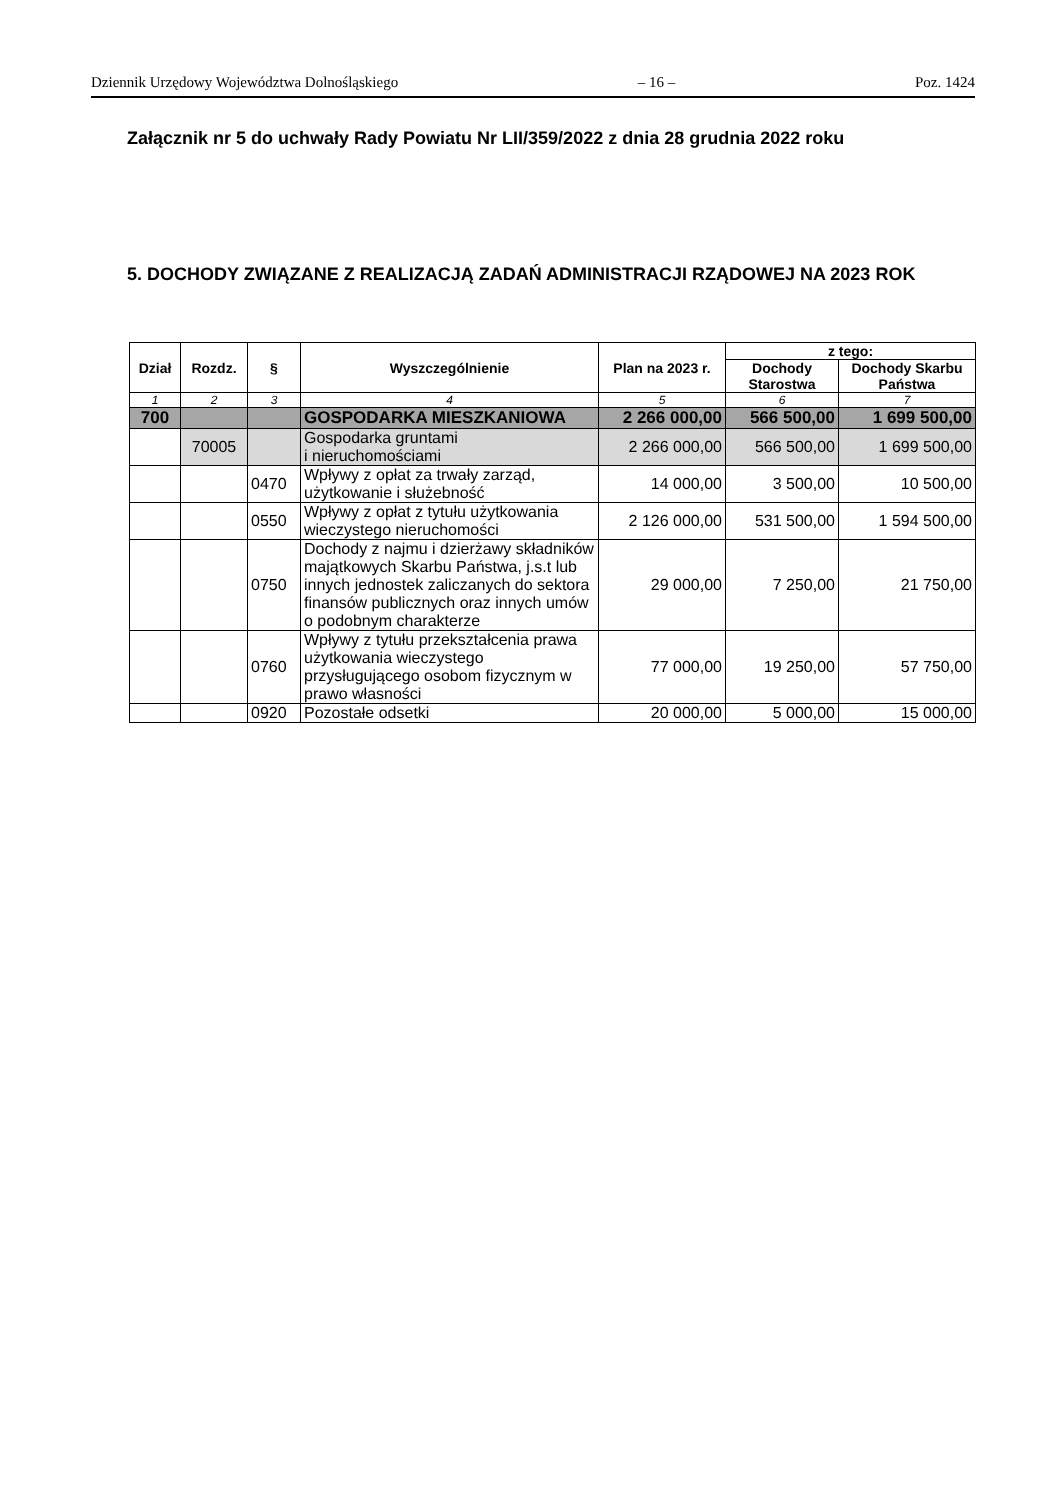Dziennik Urzędowy Województwa Dolnośląskiego – 16 – Poz. 1424
Załącznik nr 5 do uchwały Rady Powiatu Nr LII/359/2022 z dnia 28 grudnia 2022 roku
5. DOCHODY ZWIĄZANE Z REALIZACJĄ ZADAŃ ADMINISTRACJI RZĄDOWEJ NA 2023 ROK
| Dział | Rozdz. | § | Wyszczególnienie | Plan na 2023 r. | z tego: | |
| --- | --- | --- | --- | --- | --- | --- |
| | | | | | Dochody Starostwa | Dochody Skarbu Państwa |
| 1 | 2 | 3 | 4 | 5 | 6 | 7 |
| 700 | | | GOSPODARKA MIESZKANIOWA | 2 266 000,00 | 566 500,00 | 1 699 500,00 |
| | 70005 | | Gospodarka gruntami i nieruchomościami | 2 266 000,00 | 566 500,00 | 1 699 500,00 |
| | | 0470 | Wpływy z opłat za trwały zarząd, użytkowanie i służebność | 14 000,00 | 3 500,00 | 10 500,00 |
| | | 0550 | Wpływy z opłat z tytułu użytkowania wieczystego nieruchomości | 2 126 000,00 | 531 500,00 | 1 594 500,00 |
| | | 0750 | Dochody z najmu i dzierżawy składników majątkowych Skarbu Państwa, j.s.t lub innych jednostek zaliczanych do sektora finansów publicznych oraz innych umów o podobnym charakterze | 29 000,00 | 7 250,00 | 21 750,00 |
| | | 0760 | Wpływy z tytułu przekształcenia prawa użytkowania wieczystego przysługującego osobom fizycznym w prawo własności | 77 000,00 | 19 250,00 | 57 750,00 |
| | | 0920 | Pozostałe odsetki | 20 000,00 | 5 000,00 | 15 000,00 |